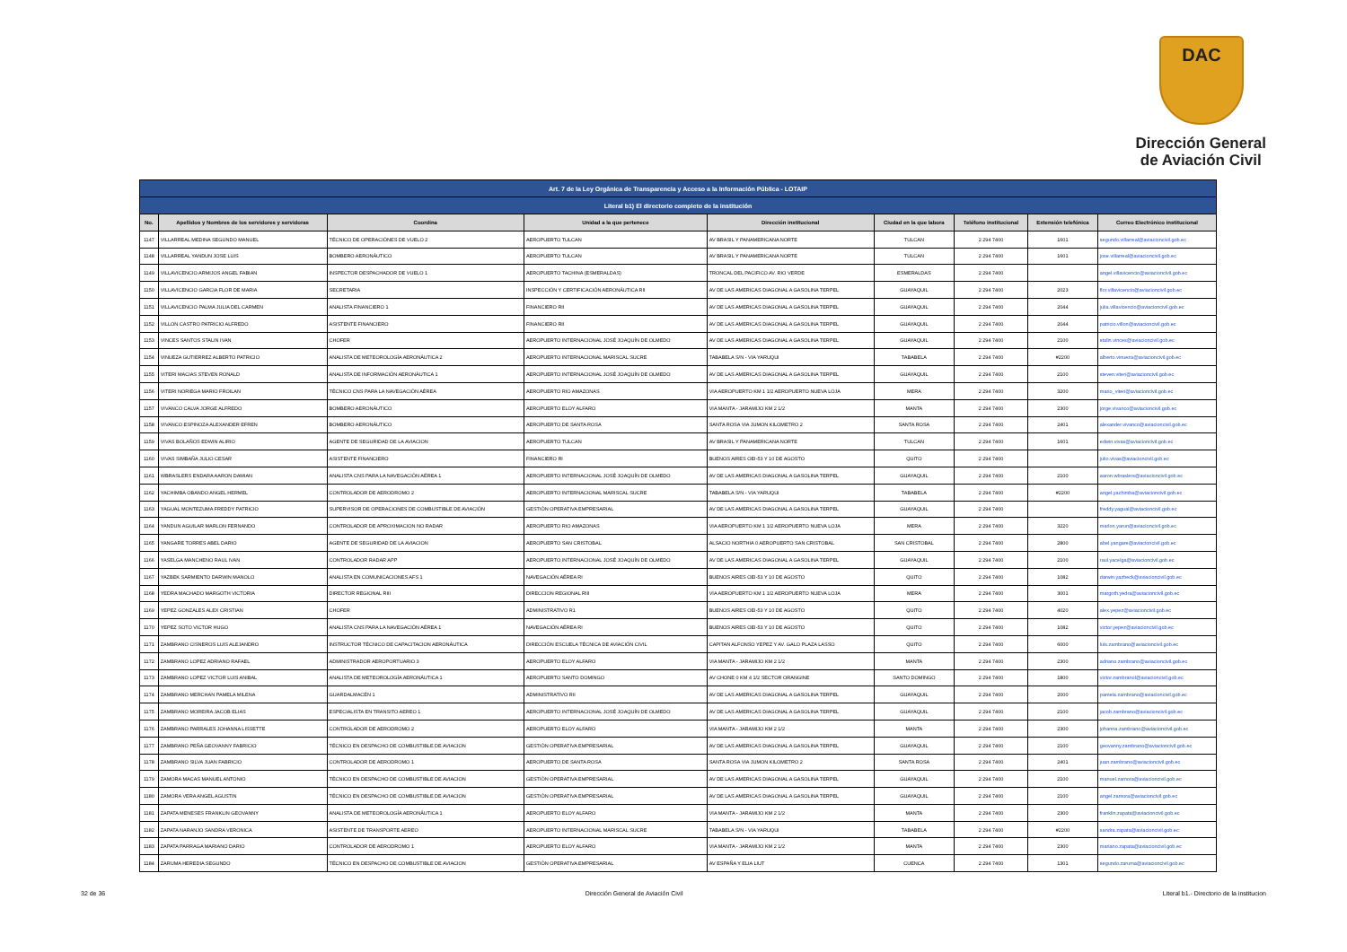DAC
Dirección General
de Aviación Civil
| Art. 7 de la Ley Orgánica de Transparencia y Acceso a la Información Pública - LOTAIP | | | | | | | | |
| Literal b1) El directorio completo de la institución | | | | | | | | |
| No. | Apellidos y Nombres de los servidores y servidoras | Coordina | Unidad a la que pertenece | Dirección institucional | Ciudad en la que labora | Teléfono institucional | Extensión telefónica | Correo Electrónico institucional |
| 1147 | VILLARREAL MEDINA SEGUNDO MANUEL | TÉCNICO DE OPERACIÓNES DE VUELO 2 | AEROPUERTO TULCAN | AV BRASIL Y PANAMERICANA NORTE | TULCAN | 2 294 7400 | 1601 | segundo.villarreal@aviacioncivil.gob.ec |
| 1148 | VILLARREAL YANDUN JOSE LUIS | BOMBERO AERONÁUTICO | AEROPUERTO TULCAN | AV BRASIL Y PANAMERICANA NORTE | TULCAN | 2 294 7400 | 1601 | jose.villarreal@aviacioncivil.gob.ec |
| 1149 | VILLAVICENCIO ARMIJOS ANGEL FABIAN | INSPECTOR DESPACHADOR DE VUELO 1 | AEROPUERTO TACHINA (ESMERALDAS) | TRONCAL DEL PACIFICO AV. RIO VERDE | ESMERALDAS | 2 294 7400 | | angel.villavicencio@aviacioncivil.gob.ec |
| 1150 | VILLAVICENCIO GARCIA FLOR DE MARIA | SECRETARIA | INSPECCIÓN Y CERTIFICACIÓN AERONÁUTICA RII | AV DE LAS AMERICAS DIAGONAL A GASOLINA TERPEL | GUAYAQUIL | 2 294 7400 | 2023 | flor.villavicencio@aviacioncivil.gob.ec |
| 1151 | VILLAVICENCIO PALMA JULIA DEL CARMEN | ANALISTA FINANCIERO 1 | FINANCIERO RII | AV DE LAS AMERICAS DIAGONAL A GASOLINA TERPEL | GUAYAQUIL | 2 294 7400 | 2044 | julia.villavicencio@aviacioncivil.gob.ec |
| 1152 | VILLON CASTRO PATRICIO ALFREDO | ASISTENTE FINANCIERO | FINANCIERO RII | AV DE LAS AMERICAS DIAGONAL A GASOLINA TERPEL | GUAYAQUIL | 2 294 7400 | 2044 | patricio.villon@aviacioncivil.gob.ec |
| 1153 | VINCES SANTOS STALIN IVAN | CHOFER | AEROPUERTO INTERNACIONAL JOSÉ JOAQUÍN DE OLMEDO | AV DE LAS AMERICAS DIAGONAL A GASOLINA TERPEL | GUAYAQUIL | 2 294 7400 | 2100 | stalin.vinces@aviacioncivil.gob.ec |
| 1154 | VINUEZA GUTIERREZ ALBERTO PATRICIO | ANALISTA DE METEOROLOGÍA AERONÁUTICA 2 | AEROPUERTO INTERNACIONAL MARISCAL SUCRE | TABABELA S/N - VIA YARUQUI | TABABELA | 2 294 7400 | #2200 | alberto.vinueza@aviacioncivil.gob.ec |
| 1155 | VITERI MACIAS STEVEN RONALD | ANALISTA DE INFORMACIÓN AERONÁUTICA 1 | AEROPUERTO INTERNACIONAL JOSÉ JOAQUÍN DE OLMEDO | AV DE LAS AMERICAS DIAGONAL A GASOLINA TERPEL | GUAYAQUIL | 2 294 7400 | 2100 | steven.viteri@aviacioncivil.gob.ec |
| 1156 | VITERI NORIEGA MARIO FROILAN | TÉCNICO CNS PARA LA NAVEGACIÓN AÉREA | AEROPUERTO RIO AMAZONAS | VIA AEROPUERTO KM 1 1/2 AEROPUERTO NUEVA LOJA | MERA | 2 294 7400 | 3200 | mario_viteri@aviacioncivil.gob.ec |
| 1157 | VIVANCO CALVA JORGE ALFREDO | BOMBERO AERONÁUTICO | AEROPUERTO ELOY ALFARO | VIA MANTA - JARAMIJO KM 2 1/2 | MANTA | 2 294 7400 | 2300 | jorge.vivanco@aviacioncivil.gob.ec |
| 1158 | VIVANCO ESPINOZA ALEXANDER EFREN | BOMBERO AERONÁUTICO | AEROPUERTO DE SANTA ROSA | SANTA ROSA VIA JUMON KILOMETRO 2 | SANTA ROSA | 2 294 7400 | 2401 | alexander.vivanco@aviacioncivil.gob.ec |
| 1159 | VIVAS BOLAÑOS EDWIN ALIRIO | AGENTE DE SEGURIDAD DE LA AVIACION | AEROPUERTO TULCAN | AV BRASIL Y PANAMERICANA NORTE | TULCAN | 2 294 7400 | 1601 | edwin.vivas@aviacioncivil.gob.ec |
| 1160 | VIVAS SIMBAÑA JULIO CESAR | ASISTENTE FINANCIERO | FINANCIERO RI | BUENOS AIRES OEI-53 Y 10 DE AGOSTO | QUITO | 2 294 7400 | | julio.vivas@aviacioncivil.gob.ec |
| 1161 | WBRASLERS ENDARA AARON DAMIAN | ANALISTA CNS PARA LA NAVEGACIÓN AÉREA 1 | AEROPUERTO INTERNACIONAL JOSÉ JOAQUÍN DE OLMEDO | AV DE LAS AMERICAS DIAGONAL A GASOLINA TERPEL | GUAYAQUIL | 2 294 7400 | 2100 | aaron.wbraslers@aviacioncivil.gob.ec |
| 1162 | YACHIMBA OBANDO ANGEL HERMEL | CONTROLADOR DE AERODROMO 2 | AEROPUERTO INTERNACIONAL MARISCAL SUCRE | TABABELA S/N - VIA YARUQUI | TABABELA | 2 294 7400 | #2200 | angel.yachimba@aviacioncivil.gob.ec |
| 1163 | YAGUAL MONTEZUMA FREDDY PATRICIO | SUPERVISOR DE OPERACIONES DE COMBUSTIBLE DE AVIACIÓN | GESTIÓN OPERATIVA EMPRESARIAL | AV DE LAS AMERICAS DIAGONAL A GASOLINA TERPEL | GUAYAQUIL | 2 294 7400 | | freddy.yagual@aviacioncivil.gob.ec |
| 1164 | YANDUN AGUILAR MARLON FERNANDO | CONTROLADOR DE APROXIMACION NO RADAR | AEROPUERTO RIO AMAZONAS | VIA AEROPUERTO KM 1 1/2 AEROPUERTO NUEVA LOJA | MERA | 2 294 7400 | 3220 | marlon.yarun@aviacioncivil.gob.ec |
| 1165 | YANGARE TORRES ABEL DARIO | AGENTE DE SEGURIDAD DE LA AVIACION | AEROPUERTO SAN CRISTOBAL | ALSACIO NORTHIA 0 AEROPUERTO SAN CRISTOBAL | SAN CRISTOBAL | 2 294 7400 | 2800 | abel.yangare@aviacioncivil.gob.ec |
| 1166 | YASELGA MANCHENO RAUL IVAN | CONTROLADOR RADAR APP | AEROPUERTO INTERNACIONAL JOSÉ JOAQUÍN DE OLMEDO | AV DE LAS AMERICAS DIAGONAL A GASOLINA TERPEL | GUAYAQUIL | 2 294 7400 | 2100 | raul.yacelga@aviacioncivil.gob.ec |
| 1167 | YAZBEK SARMIENTO DARWIN MANOLO | ANALISTA EN COMUNICACIONES AFS 1 | NAVEGACIÓN AÉREA RI | BUENOS AIRES OEI-53 Y 10 DE AGOSTO | QUITO | 2 294 7400 | 1082 | darwin.yazbeck@aviacioncivil.gob.ec |
| 1168 | YEDRA MACHADO MARGOTH VICTORIA | DIRECTOR REGIONAL RIII | DIRECCION REGIONAL RIII | VIA AEROPUERTO KM 1 1/2 AEROPUERTO NUEVA LOJA | MERA | 2 294 7400 | 3001 | margoth.yedra@aviacioncivil.gob.ec |
| 1169 | YEPEZ GONZALES ALEX CRISTIAN | CHOFER | ADMINISTRATIVO R1 | BUENOS AIRES OEI-53 Y 10 DE AGOSTO | QUITO | 2 294 7400 | 4020 | alex.yepez@aviacioncivil.gob.ec |
| 1170 | YEPEZ SOTO VICTOR HUGO | ANALISTA CNS PARA LA NAVEGACIÓN AÉREA 1 | NAVEGACIÓN AÉREA RI | BUENOS AIRES OEI-53 Y 10 DE AGOSTO | QUITO | 2 294 7400 | 1082 | victor.yepez@aviacioncivil.gob.ec |
| 1171 | ZAMBRANO CISNEROS LUIS ALEJANDRO | INSTRUCTOR TÉCNICO DE CAPACITACION AERONÁUTICA | DIRECCIÓN ESCUELA TÉCNICA DE AVIACIÓN CIVIL | CAPITAN ALFONSO YEPEZ Y AV. GALO PLAZA LASSO | QUITO | 2 294 7400 | 6000 | luis.zambrano@aviacioncivil.gob.ec |
| 1172 | ZAMBRANO LOPEZ ADRIANO RAFAEL | ADMINISTRADOR AEROPORTUARIO 3 | AEROPUERTO ELOY ALFARO | VIA MANTA - JARAMIJO KM 2 1/2 | MANTA | 2 294 7400 | 2300 | adriano.zambrano@aviacioncivil.gob.ec |
| 1173 | ZAMBRANO LOPEZ VICTOR LUIS ANIBAL | ANALISTA DE METEOROLOGÍA AERONÁUTICA 1 | AEROPUERTO SANTO DOMINGO | AV CHONE 0 KM 4 1/2 SECTOR ORANGINE | SANTO DOMINGO | 2 294 7400 | 1800 | victor.zambranol@aviacioncivil.gob.ec |
| 1174 | ZAMBRANO MERCHAN PAMELA MILENA | GUARDALMACÉN 1 | ADMINISTRATIVO RII | AV DE LAS AMERICAS DIAGONAL A GASOLINA TERPEL | GUAYAQUIL | 2 294 7400 | 2000 | pamela.zambrano@aviacioncivil.gob.ec |
| 1175 | ZAMBRANO MOREIRA JACOB ELIAS | ESPECIALISTA EN TRANSITO AEREO 1 | AEROPUERTO INTERNACIONAL JOSÉ JOAQUÍN DE OLMEDO | AV DE LAS AMERICAS DIAGONAL A GASOLINA TERPEL | GUAYAQUIL | 2 294 7400 | 2100 | jacob.zambrano@aviacioncivil.gob.ec |
| 1176 | ZAMBRANO PARRALES JOHANNA LISSETTE | CONTROLADOR DE AERODROMO 2 | AEROPUERTO ELOY ALFARO | VIA MANTA - JARAMIJO KM 2 1/2 | MANTA | 2 294 7400 | 2300 | johanna.zambrano@aviacioncivil.gob.ec |
| 1177 | ZAMBRANO PEÑA GEOVANNY FABRICIO | TÉCNICO EN DESPACHO DE COMBUSTIBLE DE AVIACION | GESTIÓN OPERATIVA EMPRESARIAL | AV DE LAS AMERICAS DIAGONAL A GASOLINA TERPEL | GUAYAQUIL | 2 294 7400 | 2100 | geovanny.zambrano@aviacioncivil.gob.ec |
| 1178 | ZAMBRANO SILVA JUAN FABRICIO | CONTROLADOR DE AERODROMO 1 | AEROPUERTO DE SANTA ROSA | SANTA ROSA VIA JUMON KILOMETRO 2 | SANTA ROSA | 2 294 7400 | 2401 | juan.zambrano@aviacioncivil.gob.ec |
| 1179 | ZAMORA MACAS MANUEL ANTONIO | TÉCNICO EN DESPACHO DE COMBUSTIBLE DE AVIACION | GESTIÓN OPERATIVA EMPRESARIAL | AV DE LAS AMERICAS DIAGONAL A GASOLINA TERPEL | GUAYAQUIL | 2 294 7400 | 2100 | manuel.zamora@aviacioncivil.gob.ec |
| 1180 | ZAMORA VERA ANGEL AGUSTIN | TÉCNICO EN DESPACHO DE COMBUSTIBLE DE AVIACION | GESTIÓN OPERATIVA EMPRESARIAL | AV DE LAS AMERICAS DIAGONAL A GASOLINA TERPEL | GUAYAQUIL | 2 294 7400 | 2100 | angel.zamora@aviacioncivil.gob.ec |
| 1181 | ZAPATA MENESES FRANKLIN GEOVANNY | ANALISTA DE METEOROLOGÍA AERONÁUTICA 1 | AEROPUERTO ELOY ALFARO | VIA MANTA - JARAMIJO KM 2 1/2 | MANTA | 2 294 7400 | 2300 | franklin.zapata@aviacioncivil.gob.ec |
| 1182 | ZAPATA NARANJO SANDRA VERONICA | ASISTENTE DE TRANSPORTE AEREO | AEROPUERTO INTERNACIONAL MARISCAL SUCRE | TABABELA S/N - VIA YARUQUI | TABABELA | 2 294 7400 | #2200 | sandra.zapata@aviacioncivil.gob.ec |
| 1183 | ZAPATA PARRAGA MARIANO DARIO | CONTROLADOR DE AERODROMO 1 | AEROPUERTO ELOY ALFARO | VIA MANTA - JARAMIJO KM 2 1/2 | MANTA | 2 294 7400 | 2300 | mariano.zapata@aviacioncivil.gob.ec |
| 1184 | ZARUMA HEREDIA SEGUNDO | TÉCNICO EN DESPACHO DE COMBUSTIBLE DE AVIACION | GESTIÓN OPERATIVA EMPRESARIAL | AV ESPAÑA Y ELIA LIUT | CUENCA | 2 294 7400 | 1301 | segundo.zaruma@aviacioncivil.gob.ec |
32 de 36 Dirección General de Aviación Civil Literal b1.- Directorio de la institucion